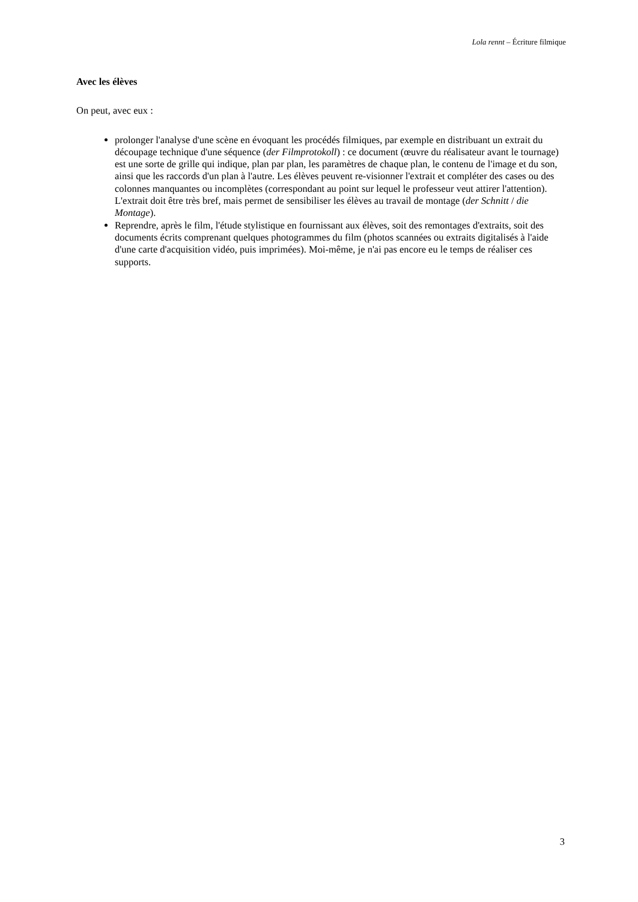Lola rennt – Écriture filmique
Avec les élèves
On peut, avec eux :
prolonger l'analyse d'une scène en évoquant les procédés filmiques, par exemple en distribuant un extrait du découpage technique d'une séquence (der Filmprotokoll) : ce document (œuvre du réalisateur avant le tournage) est une sorte de grille qui indique, plan par plan, les paramètres de chaque plan, le contenu de l'image et du son, ainsi que les raccords d'un plan à l'autre. Les élèves peuvent re-visionner l'extrait et compléter des cases ou des colonnes manquantes ou incomplètes (correspondant au point sur lequel le professeur veut attirer l'attention). L'extrait doit être très bref, mais permet de sensibiliser les élèves au travail de montage (der Schnitt / die Montage).
Reprendre, après le film, l'étude stylistique en fournissant aux élèves, soit des remontages d'extraits, soit des documents écrits comprenant quelques photogrammes du film (photos scannées ou extraits digitalisés à l'aide d'une carte d'acquisition vidéo, puis imprimées). Moi-même, je n'ai pas encore eu le temps de réaliser ces supports.
3